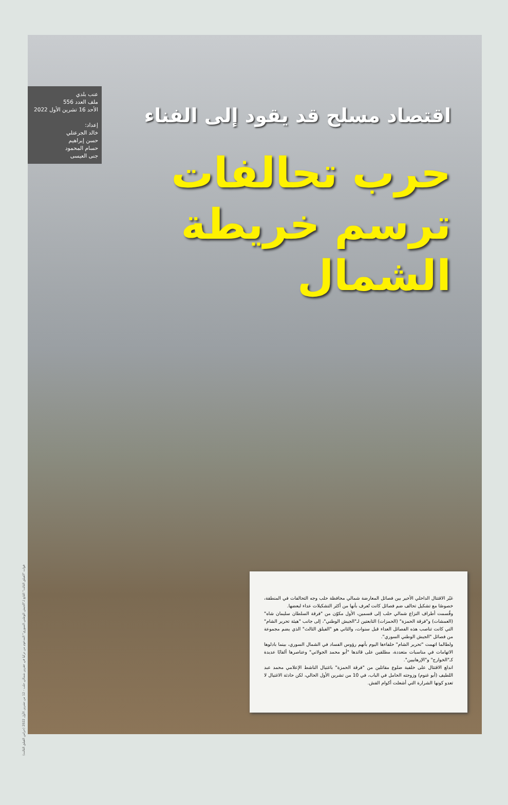عنب بلدي
ملف العدد 556
الأحد 16 تشرين الأول 2022
إعداد:
خالد الجرعتلي
حسن إبراهيم
حسام المحمود
جنى العيسى
اقتصاد مسلح قد يقود إلى الفناء
حرب تحالفات
ترسم خريطة الشمال
غيّر الاقتتال الداخلي الأخير بين فصائل المعارضة شمالي محافظة حلب وجه التحالفات في المنطقة، خصوصًا مع تشكيل تحالف ضم فصائل كانت تُعرف بأنها من أكثر التشكيلات عداء لبعضها.
وقُسمت أطراف النزاع شمالي حلب إلى قسمين، الأول مكوّن من "فرقة السلطان سليمان شاه" (العمشات) و"فرقة الحمزة" (الحمزات) التابعتين لـ"الجيش الوطني"، إلى جانب "هيئة تحرير الشام" التي كانت تناصب هذه الفصائل العداء قبل سنوات، والثاني هو "الفيلق الثالث" الذي يضم مجموعة من فصائل "الجيش الوطني السوري".
ولطالما اتهمت "تحرير الشام" حلفاءها اليوم بأنهم رؤوس الفساد في الشمال السوري، بينما بادلوها الاتهامات في مناسبات متعددة، مطلقين على قائدها "أبو محمد الجولاني" وعناصرها ألقابًا عديدة كـ"الخوارج" و"الإرهابيين".
اندلع الاقتتال على خلفية ضلوع مقاتلين من "فرقة الحمزة" باغتيال الناشط الإعلامي محمد عبد اللطيف (أبو غنوم) وزوجته الحامل في الباب، في 10 من تشرين الأول الحالي، لكن حادثة الاغتيال لا تعدو كونها الشرارة التي أشعلت أكوام القش.
قوات "الفيلق الثالث" التابع لـ"الجيش الوطني السوري" المدعوم من تركيا في عفرين شمالي حلب - 12 من تشرين الأول 2022 (حراس الفيلق الثالث)